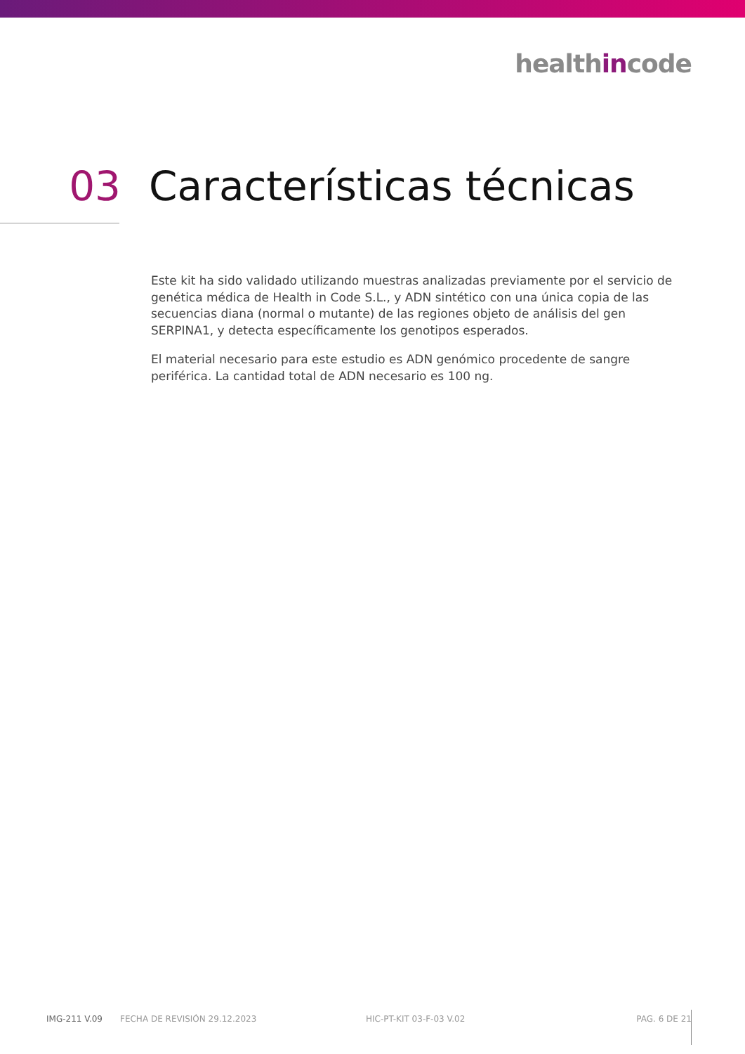healthincode
03 Características técnicas
Este kit ha sido validado utilizando muestras analizadas previamente por el servicio de genética médica de Health in Code S.L., y ADN sintético con una única copia de las secuencias diana (normal o mutante) de las regiones objeto de análisis del gen SERPINA1, y detecta específicamente los genotipos esperados.
El material necesario para este estudio es ADN genómico procedente de sangre periférica. La cantidad total de ADN necesario es 100 ng.
IMG-211 V.09 FECHA DE REVISIÓN 29.12.2023 HIC-PT-KIT 03-F-03 V.02 PAG. 6 DE 21